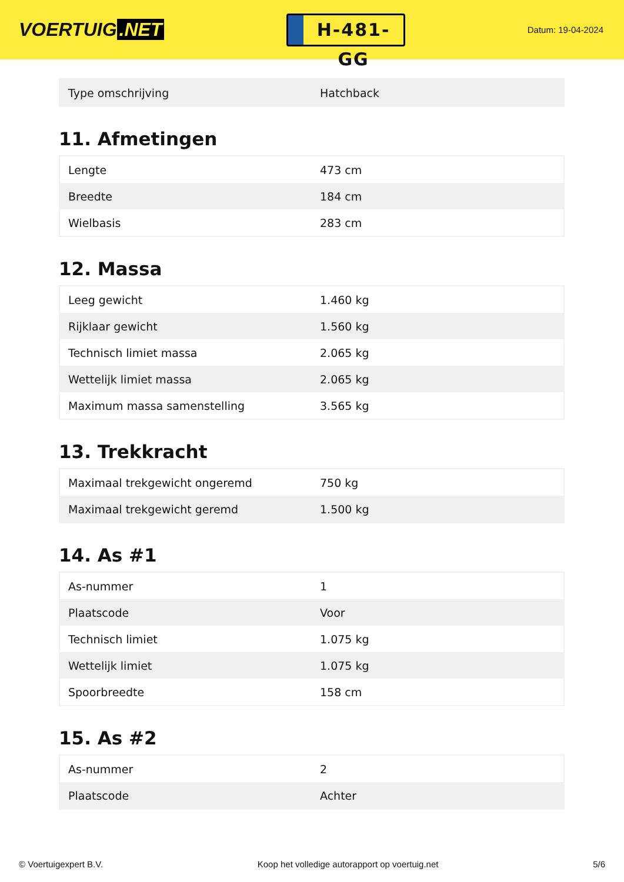VOERTUIG.NET
H-481-GG
Datum: 19-04-2024
| Type omschrijving | Hatchback |
11. Afmetingen
| Lengte | 473 cm |
| Breedte | 184 cm |
| Wielbasis | 283 cm |
12. Massa
| Leeg gewicht | 1.460 kg |
| Rijklaar gewicht | 1.560 kg |
| Technisch limiet massa | 2.065 kg |
| Wettelijk limiet massa | 2.065 kg |
| Maximum massa samenstelling | 3.565 kg |
13. Trekkracht
| Maximaal trekgewicht ongeremd | 750 kg |
| Maximaal trekgewicht geremd | 1.500 kg |
14. As #1
| As-nummer | 1 |
| Plaatscode | Voor |
| Technisch limiet | 1.075 kg |
| Wettelijk limiet | 1.075 kg |
| Spoorbreedte | 158 cm |
15. As #2
| As-nummer | 2 |
| Plaatscode | Achter |
© Voertuigexpert B.V. Koop het volledige autorapport op voertuig.net 5/6